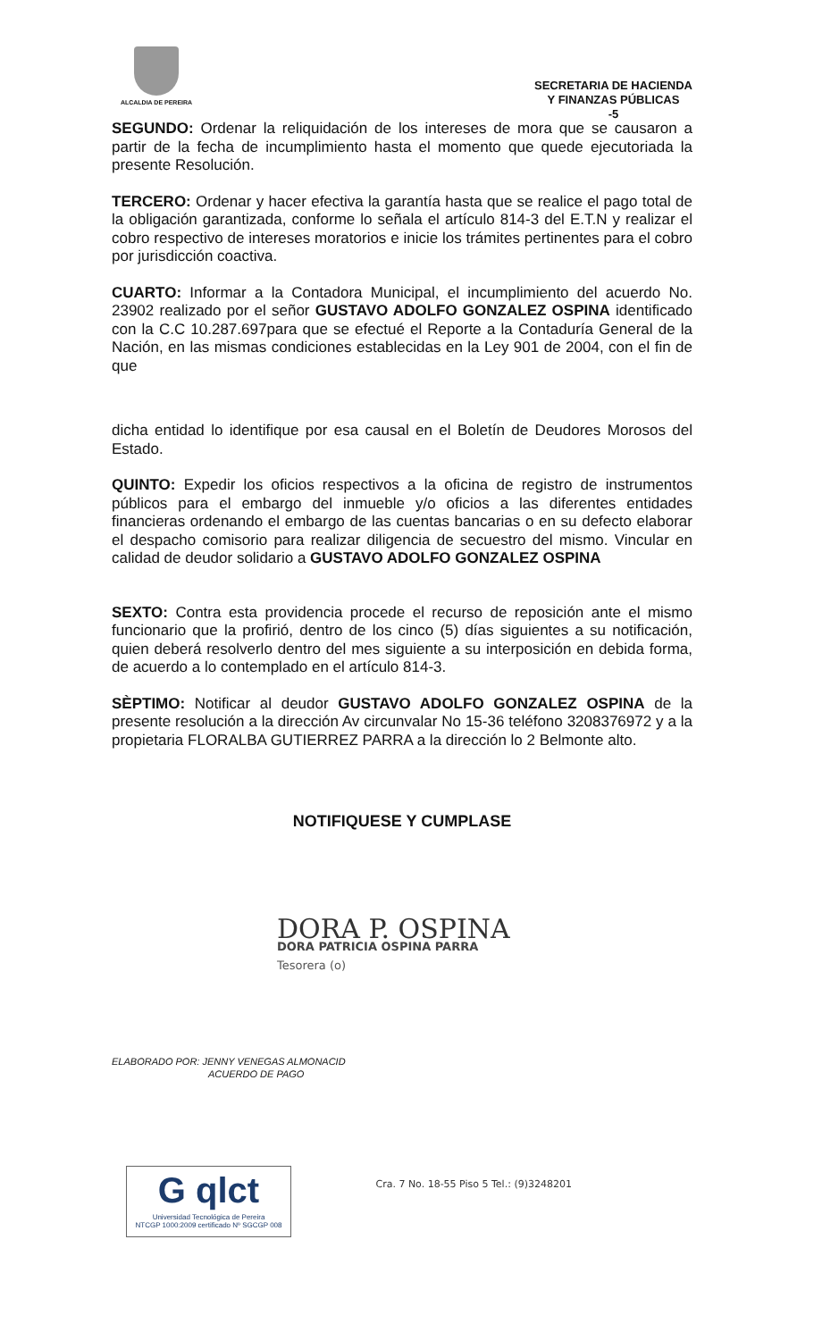ALCALDIA DE PEREIRA
SECRETARIA DE HACIENDA
Y FINANZAS PÚBLICAS
-5
SEGUNDO: Ordenar la reliquidación de los intereses de mora que se causaron a partir de la fecha de incumplimiento hasta el momento que quede ejecutoriada la presente Resolución.
TERCERO: Ordenar y hacer efectiva la garantía hasta que se realice el pago total de la obligación garantizada, conforme lo señala el artículo 814-3 del E.T.N y realizar el cobro respectivo de intereses moratorios e inicie los trámites pertinentes para el cobro por jurisdicción coactiva.
CUARTO: Informar a la Contadora Municipal, el incumplimiento del acuerdo No. 23902 realizado por el señor GUSTAVO ADOLFO GONZALEZ OSPINA identificado con la C.C 10.287.697para que se efectué el Reporte a la Contaduría General de la Nación, en las mismas condiciones establecidas en la Ley 901 de 2004, con el fin de que
dicha entidad lo identifique por esa causal en el Boletín de Deudores Morosos del Estado.
QUINTO: Expedir los oficios respectivos a la oficina de registro de instrumentos públicos para el embargo del inmueble y/o oficios a las diferentes entidades financieras ordenando el embargo de las cuentas bancarias o en su defecto elaborar el despacho comisorio para realizar diligencia de secuestro del mismo. Vincular en calidad de deudor solidario a GUSTAVO ADOLFO GONZALEZ OSPINA
SEXTO: Contra esta providencia procede el recurso de reposición ante el mismo funcionario que la profirió, dentro de los cinco (5) días siguientes a su notificación, quien deberá resolverlo dentro del mes siguiente a su interposición en debida forma, de acuerdo a lo contemplado en el artículo 814-3.
SÈPTIMO: Notificar al deudor GUSTAVO ADOLFO GONZALEZ OSPINA de la presente resolución a la dirección Av circunvalar No 15-36 teléfono 3208376972 y a la propietaria FLORALBA GUTIERREZ PARRA a la dirección lo 2 Belmonte alto.
NOTIFIQUESE Y CUMPLASE
DORA P. OSPINA
DORA PATRICIA OSPINA PARRA
Tesorera (o)
ELABORADO POR: JENNY VENEGAS ALMONACID
ACUERDO DE PAGO
G qlct Universidad Tecnológica de Pereira
NTCGP 1000:2009 certificado Nº SGCGP 008
Cra. 7 No. 18-55 Piso 5 Tel.: (9)3248201